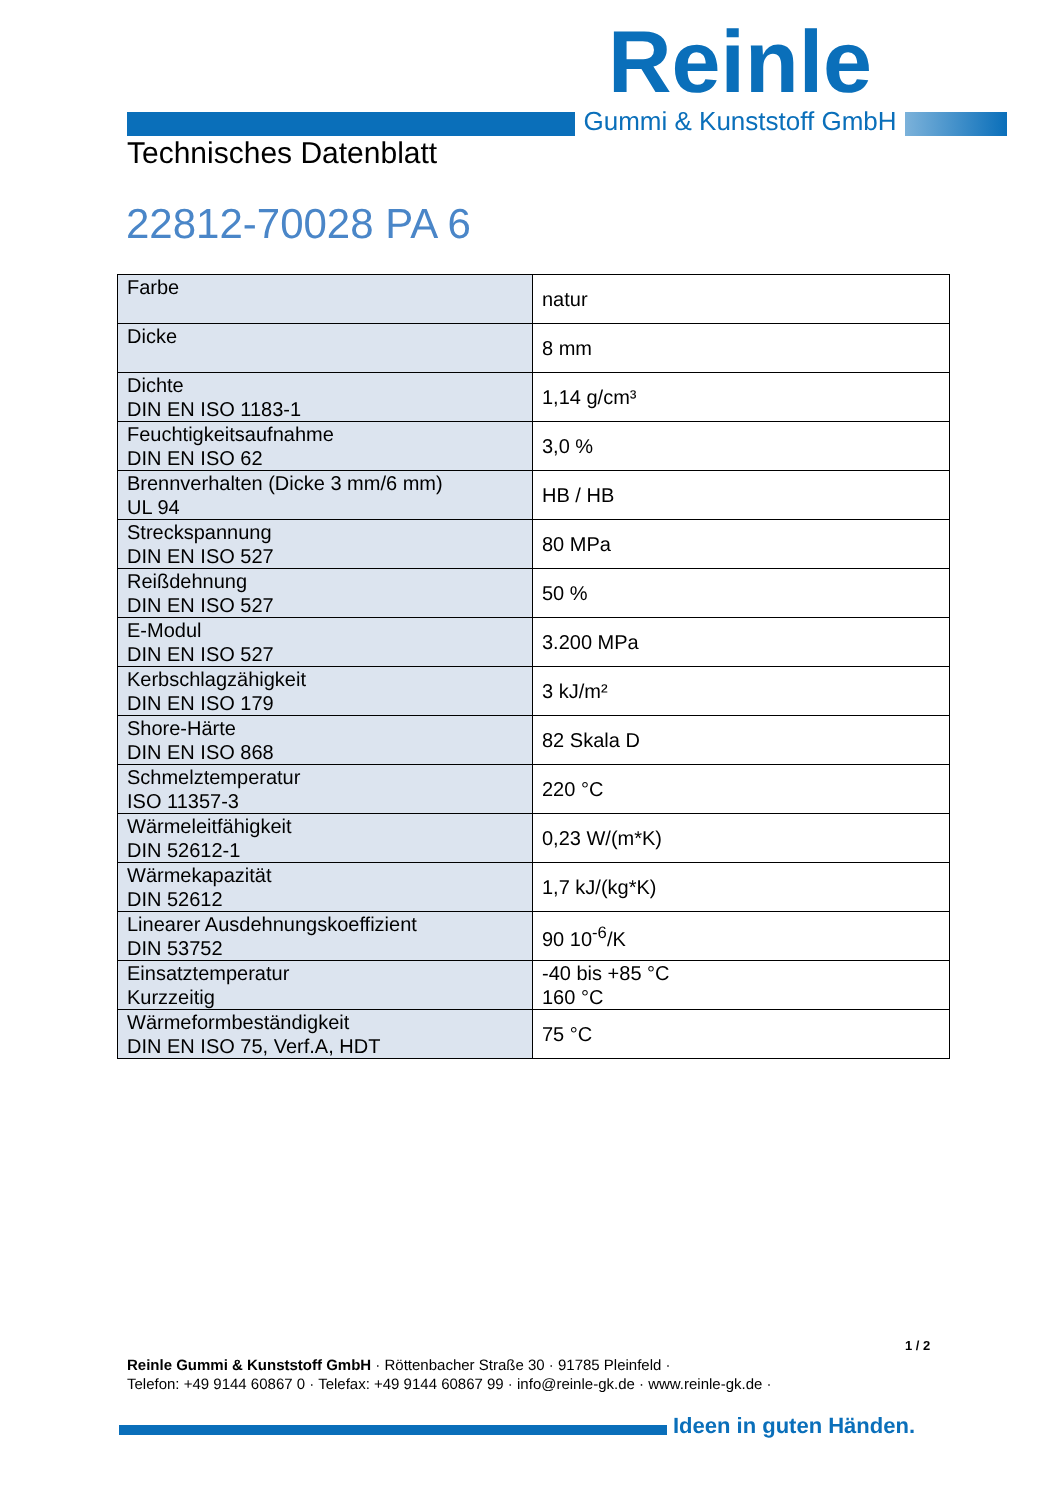Reinle
Gummi & Kunststoff GmbH
Technisches Datenblatt
22812-70028 PA 6
| Farbe | natur |
| Dicke | 8 mm |
| Dichte DIN EN ISO 1183-1 | 1,14 g/cm³ |
| Feuchtigkeitsaufnahme DIN EN ISO 62 | 3,0 % |
| Brennverhalten (Dicke 3 mm/6 mm) UL 94 | HB / HB |
| Streckspannung DIN EN ISO 527 | 80 MPa |
| Reißdehnung DIN EN ISO 527 | 50 % |
| E-Modul DIN EN ISO 527 | 3.200 MPa |
| Kerbschlagzähigkeit DIN EN ISO 179 | 3 kJ/m² |
| Shore-Härte DIN EN ISO 868 | 82 Skala D |
| Schmelztemperatur ISO 11357-3 | 220 °C |
| Wärmeleitfähigkeit DIN 52612-1 | 0,23 W/(m*K) |
| Wärmekapazität DIN 52612 | 1,7 kJ/(kg*K) |
| Linearer Ausdehnungskoeffizient DIN 53752 | 90 10<sup>-6</sup>/K |
| Einsatztemperatur Kurzzeitig | -40 bis +85 °C 160 °C |
| Wärmeformbeständigkeit DIN EN ISO 75, Verf.A, HDT | 75 °C |
1 / 2
Reinle Gummi & Kunststoff GmbH · Röttenbacher Straße 30 · 91785 Pleinfeld ·
Telefon: +49 9144 60867 0 · Telefax: +49 9144 60867 99 · info@reinle-gk.de · www.reinle-gk.de ·
Ideen in guten Händen.